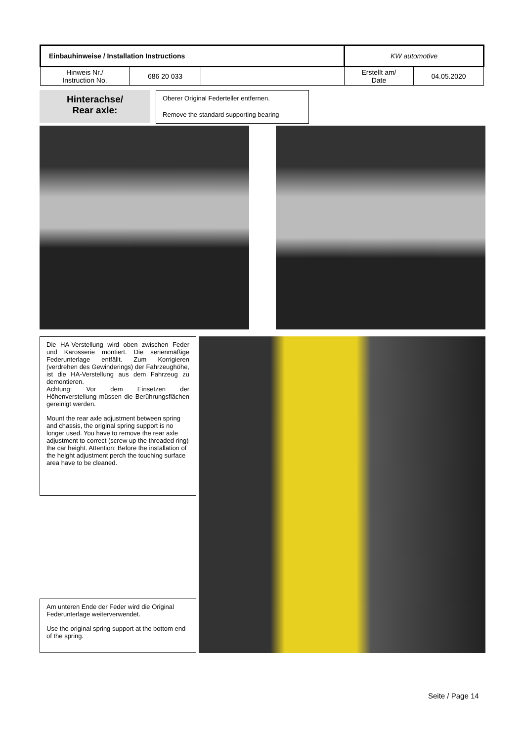| Einbauhinweise / Installation Instructions | | | KW automotive | |
| Hinweis Nr./ Instruction No. | 686 20 033 | | Erstellt am/ Date | 04.05.2020 |
Hinterachse/
Rear axle:
Oberer Original Federteller entfernen.
Remove the standard supporting bearing
Die HA-Verstellung wird oben zwischen Feder und Karosserie montiert. Die serienmäßige Federunterlage entfällt. Zum Korrigieren (verdrehen des Gewinderings) der Fahrzeughöhe, ist die HA-Verstellung aus dem Fahrzeug zu demontieren.
Achtung: Vor dem Einsetzen der Höhenverstellung müssen die Berührungsflächen gereinigt werden.
Mount the rear axle adjustment between spring and chassis, the original spring support is no longer used. You have to remove the rear axle adjustment to correct (screw up the threaded ring) the car height. Attention: Before the installation of the height adjustment perch the touching surface area have to be cleaned.
Am unteren Ende der Feder wird die Original Federunterlage weiterverwendet.
Use the original spring support at the bottom end of the spring.
Seite / Page 14